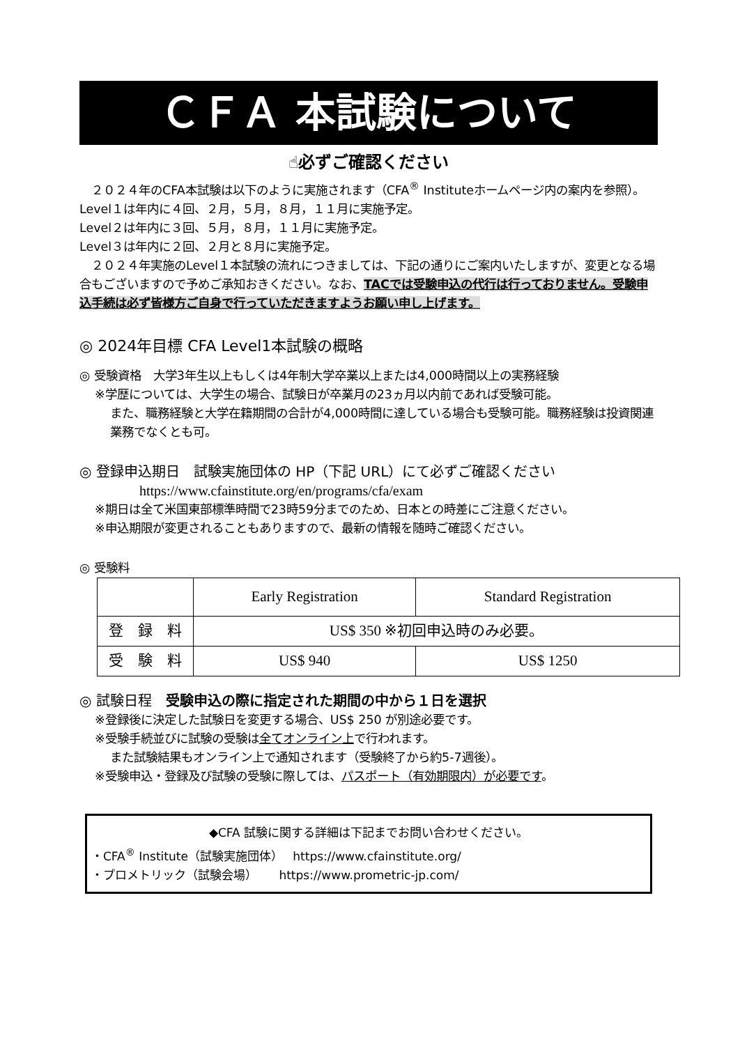ＣＦＡ 本試験について
☝必ずご確認ください
　２０２４年のCFA本試験は以下のように実施されます（CFA<sup>®</sup> Instituteホームページ内の案内を参照）。
Level１は年内に４回、２月，５月，８月，１１月に実施予定。
Level２は年内に３回、５月，８月，１１月に実施予定。
Level３は年内に２回、２月と８月に実施予定。
　２０２４年実施のLevel１本試験の流れにつきましては、下記の通りにご案内いたしますが、変更となる場合もございますので予めご承知おきください。なお、TACでは受験申込の代行は行っておりません。受験申込手続は必ず皆様方ご自身で行っていただきますようお願い申し上げます。
◎ 2024年目標 CFA Level1本試験の概略
◎ 受験資格　大学3年生以上もしくは4年制大学卒業以上または4,000時間以上の実務経験
※学歴については、大学生の場合、試験日が卒業月の23ヵ月以内前であれば受験可能。
また、職務経験と大学在籍期間の合計が4,000時間に達している場合も受験可能。職務経験は投資関連業務でなくとも可。
◎ 登録申込期日　試験実施団体の HP（下記 URL）にて必ずご確認ください
https://www.cfainstitute.org/en/programs/cfa/exam
※期日は全て米国東部標準時間で23時59分までのため、日本との時差にご注意ください。
※申込期限が変更されることもありますので、最新の情報を随時ご確認ください。
◎ 受験料
| | Early Registration | Standard Registration |
| --- | --- | --- |
| 登 録 料 | US$ 350 ※初回申込時のみ必要。 | |
| 受 験 料 | US$ 940 | US$ 1250 |
◎ 試験日程　受験申込の際に指定された期間の中から１日を選択
※登録後に決定した試験日を変更する場合、US$ 250 が別途必要です。
※受験手続並びに試験の受験は全てオンライン上で行われます。
また試験結果もオンライン上で通知されます（受験終了から約5-7週後）。
※受験申込・登録及び試験の受験に際しては、パスポート（有効期限内）が必要です。
◆CFA 試験に関する詳細は下記までお問い合わせください。
・CFA<sup>®</sup> Institute（試験実施団体）　 https://www.cfainstitute.org/
・プロメトリック（試験会場）　　 https://www.prometric-jp.com/